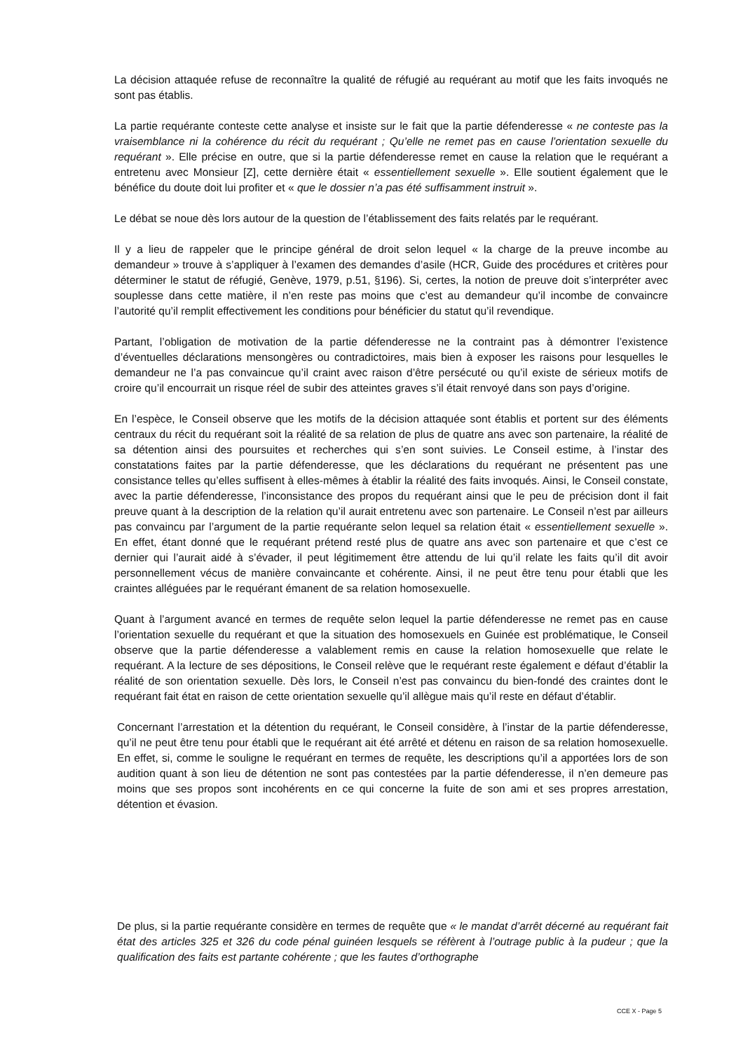La décision attaquée refuse de reconnaître la qualité de réfugié au requérant au motif que les faits invoqués ne sont pas établis.
La partie requérante conteste cette analyse et insiste sur le fait que la partie défenderesse « ne conteste pas la vraisemblance ni la cohérence du récit du requérant ; Qu’elle ne remet pas en cause l’orientation sexuelle du requérant ». Elle précise en outre, que si la partie défenderesse remet en cause la relation que le requérant a entretenu avec Monsieur [Z], cette dernière était « essentiellement sexuelle ». Elle soutient également que le bénéfice du doute doit lui profiter et « que le dossier n’a pas été suffisamment instruit ».
Le débat se noue dès lors autour de la question de l’établissement des faits relatés par le requérant.
Il y a lieu de rappeler que le principe général de droit selon lequel « la charge de la preuve incombe au demandeur » trouve à s’appliquer à l’examen des demandes d’asile (HCR, Guide des procédures et critères pour déterminer le statut de réfugié, Genève, 1979, p.51, §196). Si, certes, la notion de preuve doit s’interpréter avec souplesse dans cette matière, il n’en reste pas moins que c’est au demandeur qu’il incombe de convaincre l’autorité qu’il remplit effectivement les conditions pour bénéficier du statut qu’il revendique.
Partant, l’obligation de motivation de la partie défenderesse ne la contraint pas à démontrer l’existence d’éventuelles déclarations mensongères ou contradictoires, mais bien à exposer les raisons pour lesquelles le demandeur ne l’a pas convaincue qu’il craint avec raison d’être persécuté ou qu’il existe de sérieux motifs de croire qu’il encourrait un risque réel de subir des atteintes graves s’il était renvoyé dans son pays d’origine.
En l’espèce, le Conseil observe que les motifs de la décision attaquée sont établis et portent sur des éléments centraux du récit du requérant soit la réalité de sa relation de plus de quatre ans avec son partenaire, la réalité de sa détention ainsi des poursuites et recherches qui s’en sont suivies. Le Conseil estime, à l’instar des constatations faites par la partie défenderesse, que les déclarations du requérant ne présentent pas une consistance telles qu’elles suffisent à elles-mêmes à établir la réalité des faits invoqués. Ainsi, le Conseil constate, avec la partie défenderesse, l’inconsistance des propos du requérant ainsi que le peu de précision dont il fait preuve quant à la description de la relation qu’il aurait entretenu avec son partenaire. Le Conseil n’est par ailleurs pas convaincu par l’argument de la partie requérante selon lequel sa relation était « essentiellement sexuelle ». En effet, étant donné que le requérant prétend resté plus de quatre ans avec son partenaire et que c’est ce dernier qui l’aurait aidé à s’évader, il peut légitimement être attendu de lui qu’il relate les faits qu’il dit avoir personnellement vécus de manière convaincante et cohérente. Ainsi, il ne peut être tenu pour établi que les craintes alléguées par le requérant émanent de sa relation homosexuelle.
Quant à l’argument avancé en termes de requête selon lequel la partie défenderesse ne remet pas en cause l’orientation sexuelle du requérant et que la situation des homosexuels en Guinée est problématique, le Conseil observe que la partie défenderesse a valablement remis en cause la relation homosexuelle que relate le requérant. A la lecture de ses dépositions, le Conseil relève que le requérant reste également e défaut d’établir la réalité de son orientation sexuelle. Dès lors, le Conseil n’est pas convaincu du bien-fondé des craintes dont le requérant fait état en raison de cette orientation sexuelle qu’il allègue mais qu’il reste en défaut d’établir.
Concernant l’arrestation et la détention du requérant, le Conseil considère, à l’instar de la partie défenderesse, qu’il ne peut être tenu pour établi que le requérant ait été arrêté et détenu en raison de sa relation homosexuelle. En effet, si, comme le souligne le requérant en termes de requête, les descriptions qu’il a apportées lors de son audition quant à son lieu de détention ne sont pas contestées par la partie défenderesse, il n’en demeure pas moins que ses propos sont incohérents en ce qui concerne la fuite de son ami et ses propres arrestation, détention et évasion.
De plus, si la partie requérante considère en termes de requête que « le mandat d’arrêt décerné au requérant fait état des articles 325 et 326 du code pénal guinéen lesquels se réfèrent à l’outrage public à la pudeur ; que la qualification des faits est partante cohérente ; que les fautes d’orthographe
CCE X - Page 5